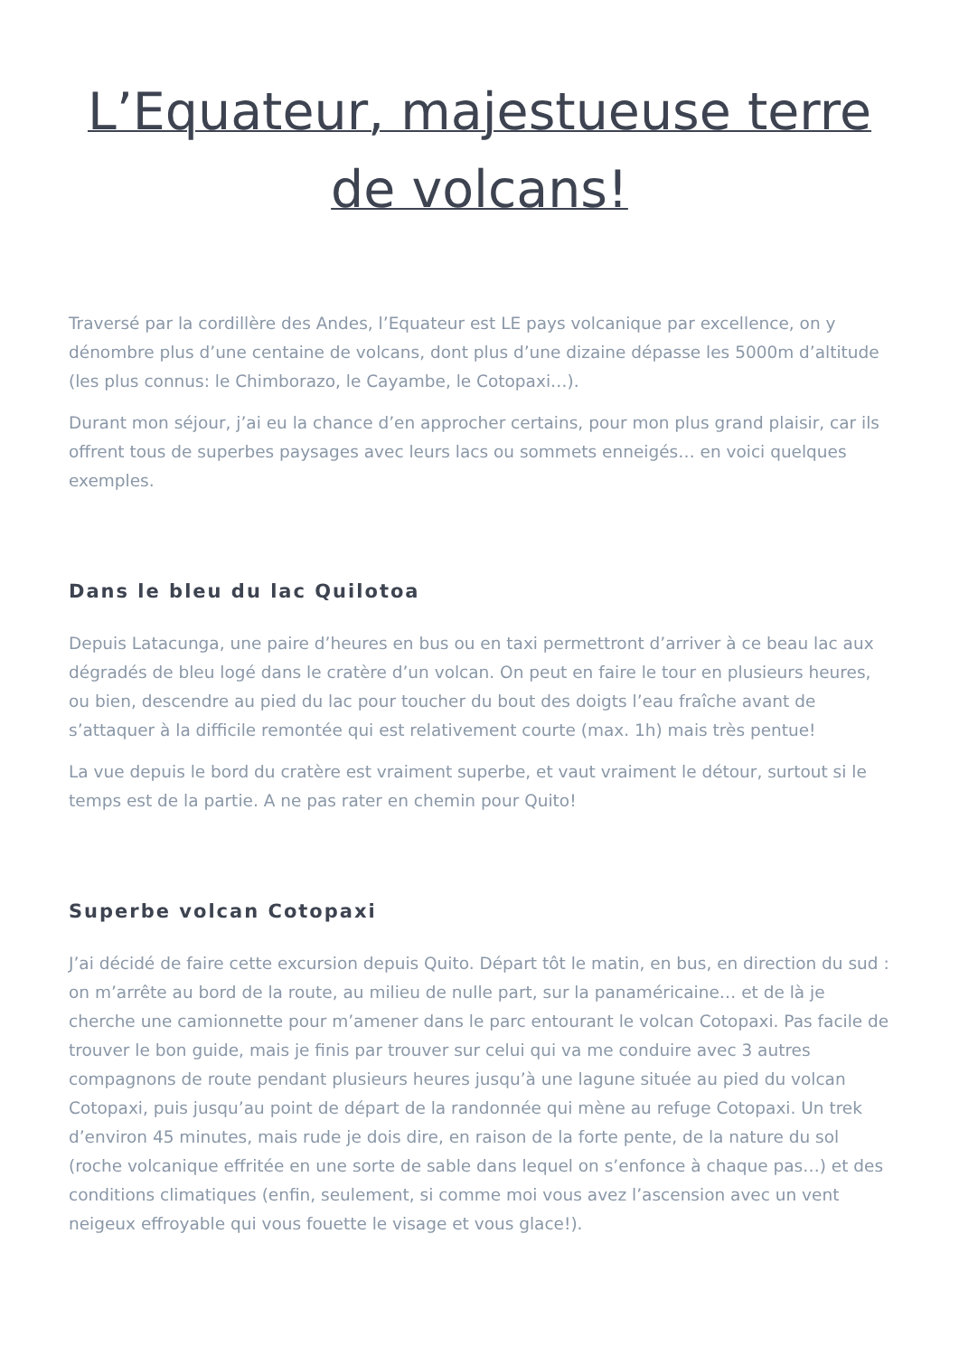L’Equateur, majestueuse terre de volcans!
Traversé par la cordillère des Andes, l’Equateur est LE pays volcanique par excellence, on y dénombre plus d’une centaine de volcans, dont plus d’une dizaine dépasse les 5000m d’altitude (les plus connus: le Chimborazo, le Cayambe, le Cotopaxi…).
Durant mon séjour, j’ai eu la chance d’en approcher certains, pour mon plus grand plaisir, car ils offrent tous de superbes paysages avec leurs lacs ou sommets enneigés… en voici quelques exemples.
Dans le bleu du lac Quilotoa
Depuis Latacunga, une paire d’heures en bus ou en taxi permettront d’arriver à ce beau lac aux dégradés de bleu logé dans le cratère d’un volcan. On peut en faire le tour en plusieurs heures, ou bien, descendre au pied du lac pour toucher du bout des doigts l’eau fraîche avant de s’attaquer à la difficile remontée qui est relativement courte (max. 1h) mais très pentue!
La vue depuis le bord du cratère est vraiment superbe, et vaut vraiment le détour, surtout si le temps est de la partie. A ne pas rater en chemin pour Quito!
Superbe volcan Cotopaxi
J’ai décidé de faire cette excursion depuis Quito. Départ tôt le matin, en bus, en direction du sud : on m’arrête au bord de la route, au milieu de nulle part, sur la panaméricaine… et de là je cherche une camionnette pour m’amener dans le parc entourant le volcan Cotopaxi. Pas facile de trouver le bon guide, mais je finis par trouver sur celui qui va me conduire avec 3 autres compagnons de route pendant plusieurs heures jusqu’à une lagune située au pied du volcan Cotopaxi, puis jusqu’au point de départ de la randonnée qui mène au refuge Cotopaxi. Un trek d’environ 45 minutes, mais rude je dois dire, en raison de la forte pente, de la nature du sol (roche volcanique effritée en une sorte de sable dans lequel on s’enfonce à chaque pas…) et des conditions climatiques (enfin, seulement, si comme moi vous avez l’ascension avec un vent neigeux effroyable qui vous fouette le visage et vous glace!).